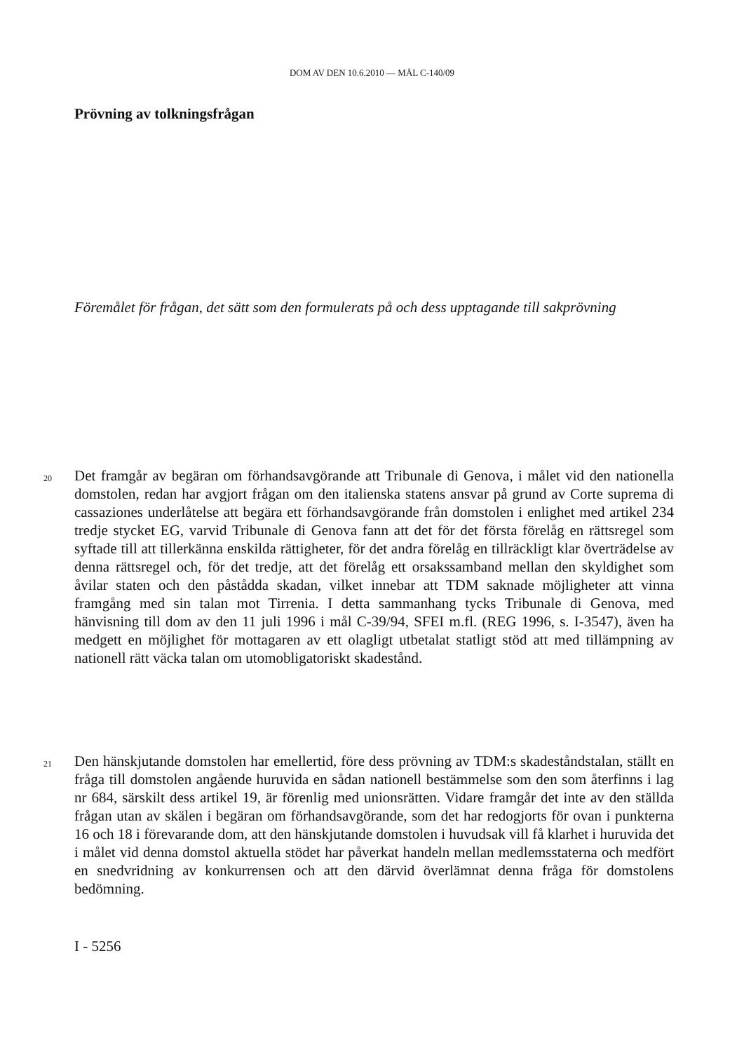DOM AV DEN 10.6.2010 — MÅL C-140/09
Prövning av tolkningsfrågan
Föremålet för frågan, det sätt som den formulerats på och dess upptagande till sakprövning
20 Det framgår av begäran om förhandsavgörande att Tribunale di Genova, i målet vid den nationella domstolen, redan har avgjort frågan om den italienska statens ansvar på grund av Corte suprema di cassaziones underlåtelse att begära ett förhandsavgörande från domstolen i enlighet med artikel 234 tredje stycket EG, varvid Tribunale di Genova fann att det för det första förelåg en rättsregel som syftade till att tillerkänna enskilda rättigheter, för det andra förelåg en tillräckligt klar överträdelse av denna rättsregel och, för det tredje, att det förelåg ett orsakssamband mellan den skyldighet som åvilar staten och den påstådda skadan, vilket innebar att TDM saknade möjligheter att vinna framgång med sin talan mot Tirrenia. I detta sammanhang tycks Tribunale di Genova, med hänvisning till dom av den 11 juli 1996 i mål C-39/94, SFEI m.fl. (REG 1996, s. I-3547), även ha medgett en möjlighet för mottagaren av ett olagligt utbetalat statligt stöd att med tillämpning av nationell rätt väcka talan om utomobligatoriskt skadestånd.
21 Den hänskjutande domstolen har emellertid, före dess prövning av TDM:s skadeståndstalan, ställt en fråga till domstolen angående huruvida en sådan nationell bestämmelse som den som återfinns i lag nr 684, särskilt dess artikel 19, är förenlig med unionsrätten. Vidare framgår det inte av den ställda frågan utan av skälen i begäran om förhandsavgörande, som det har redogjorts för ovan i punkterna 16 och 18 i förevarande dom, att den hänskjutande domstolen i huvudsak vill få klarhet i huruvida det i målet vid denna domstol aktuella stödet har påverkat handeln mellan medlemsstaterna och medfört en snedvridning av konkurrensen och att den därvid överlämnat denna fråga för domstolens bedömning.
I - 5256